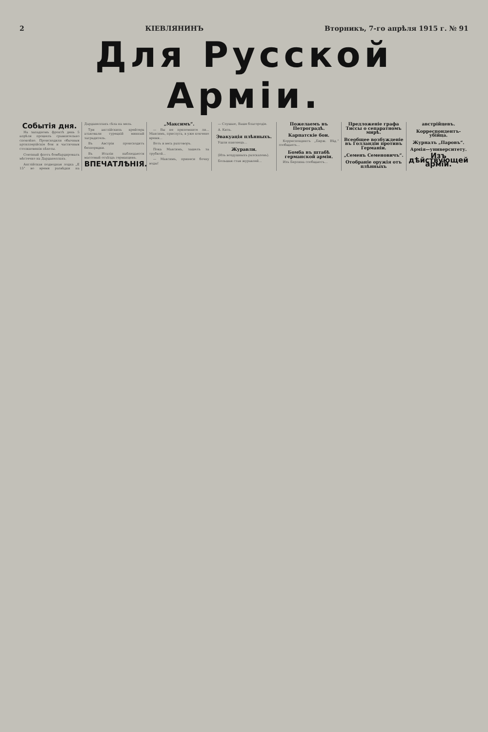2 КІЕВЛЯНИНЪ Вторникъ, 7-го апрѣля 1915 г. № 91
Для Русской Арміи.
Событія дня.
На западномъ фронтѣ день 5 апрѣля прошелъ сравнительно спокойно. Происходили обычныя артиллерійскіе бои и частичныя столкновенія пѣхоты.
Союзный флотъ бомбардировалъ мѣстечко на Дарданеллахъ.
Англійская подводная лодка „Е 15“ во время развѣдки на Дарданеллахъ сѣла на мель.
Три англійскихъ крейсера атаковали турецкій минный заградитель.
Въ Австріи происходитъ безпорядки.
Въ Италіи наблюдается массовый отъѣздъ германцевъ.
ВПЕЧАТЛѢНІЯ.
„Максимъ“.
— Вы не припомните ли... Максимъ, прислуга, в уже кончено время...
Вотъ и весь разговоръ.
Пока Максимъ, зашелъ за трубкой...
— Максимъ, принеси бочку воды!
— Слушаю, Ваше благородіе.
А. Кизъ.
Эвакуація плѣнныхъ.
Ушли наконецъ...
Журавли.
(Изъ воздушныхъ разсказовъ).
Большая стая журавлей...
Пожелаемъ въ Петроградѣ.
Карпатскіе бои.
Корреспондентъ „Бирж. Вѣд.“ сообщаетъ...
Бомба въ штабѣ германской арміи.
Изъ Берлина сообщаютъ...
Предложеніе графа Тиссы о сепаратномъ мирѣ.
Всеобщее возбужденіе въ Голландіи противъ Германіи.
„Семенъ Семеновичъ“.
Отобраніе оружія отъ плѣнныхъ австрійцевъ.
Корреспондентъ-убійца.
Журналъ „Паровъ“.
Армія—университету.
Изъ дѣйствующей арміи.